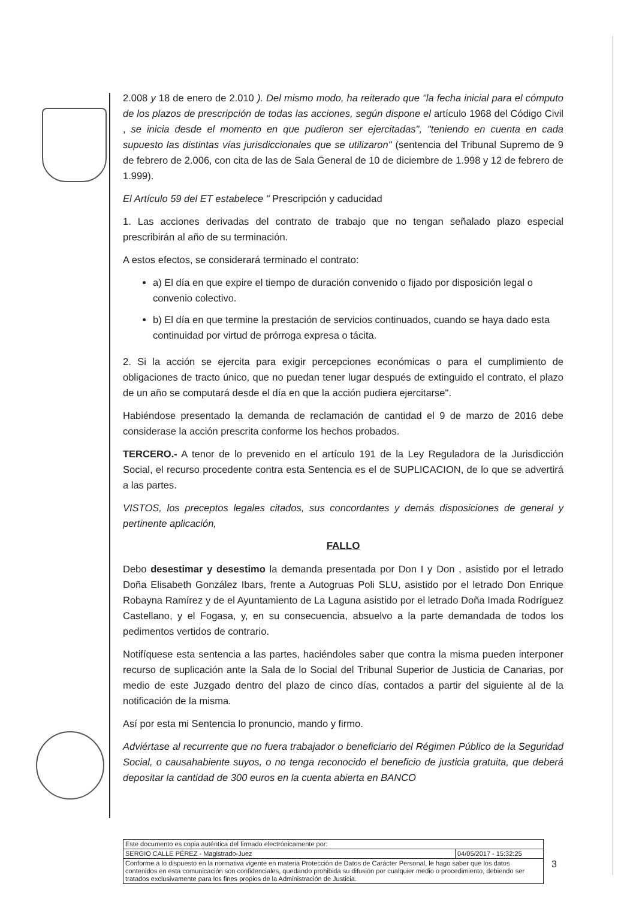2.008 y 18 de enero de 2.010 ). Del mismo modo, ha reiterado que "la fecha inicial para el cómputo de los plazos de prescripción de todas las acciones, según dispone el artículo 1968 del Código Civil , se inicia desde el momento en que pudieron ser ejercitadas", "teniendo en cuenta en cada supuesto las distintas vías jurisdiccionales que se utilizaron" (sentencia del Tribunal Supremo de 9 de febrero de 2.006, con cita de las de Sala General de 10 de diciembre de 1.998 y 12 de febrero de 1.999).
El Artículo 59 del ET estabelece " Prescripción y caducidad
1. Las acciones derivadas del contrato de trabajo que no tengan señalado plazo especial prescribirán al año de su terminación.
A estos efectos, se considerará terminado el contrato:
a) El día en que expire el tiempo de duración convenido o fijado por disposición legal o convenio colectivo.
b) El día en que termine la prestación de servicios continuados, cuando se haya dado esta continuidad por virtud de prórroga expresa o tácita.
2. Si la acción se ejercita para exigir percepciones económicas o para el cumplimiento de obligaciones de tracto único, que no puedan tener lugar después de extinguido el contrato, el plazo de un año se computará desde el día en que la acción pudiera ejercitarse".
Habiéndose presentado la demanda de reclamación de cantidad el 9 de marzo de 2016 debe considerase la acción prescrita conforme los hechos probados.
TERCERO.- A tenor de lo prevenido en el artículo 191 de la Ley Reguladora de la Jurisdicción Social, el recurso procedente contra esta Sentencia es el de SUPLICACION, de lo que se advertirá a las partes.
VISTOS, los preceptos legales citados, sus concordantes y demás disposiciones de general y pertinente aplicación,
FALLO
Debo desestimar y desestimo la demanda presentada por Don I y Don , asistido por el letrado Doña Elisabeth González Ibars, frente a Autogruas Poli SLU, asistido por el letrado Don Enrique Robayna Ramírez y de el Ayuntamiento de La Laguna asistido por el letrado Doña Imada Rodríguez Castellano, y el Fogasa, y, en su consecuencia, absuelvo a la parte demandada de todos los pedimentos vertidos de contrario.
Notifíquese esta sentencia a las partes, haciéndoles saber que contra la misma pueden interponer recurso de suplicación ante la Sala de lo Social del Tribunal Superior de Justicia de Canarias, por medio de este Juzgado dentro del plazo de cinco días, contados a partir del siguiente al de la notificación de la misma.
Así por esta mi Sentencia lo pronuncio, mando y firmo.
Adviértase al recurrente que no fuera trabajador o beneficiario del Régimen Público de la Seguridad Social, o causahabiente suyos, o no tenga reconocido el beneficio de justicia gratuita, que deberá depositar la cantidad de 300 euros en la cuenta abierta en BANCO
| Este documento es copia auténtica del firmado electrónicamente por: | |
| SERGIO CALLE PÉREZ - Magistrado-Juez | 04/05/2017 - 15:32:25 |
| Conforme a lo dispuesto en la normativa vigente en materia Protección de Datos de Carácter Personal, le hago saber que los datos contenidos en esta comunicación son confidenciales, quedando prohibida su difusión por cualquier medio o procedimiento, debiendo ser tratados exclusivamente para los fines propios de la Administración de Justicia. | |
3